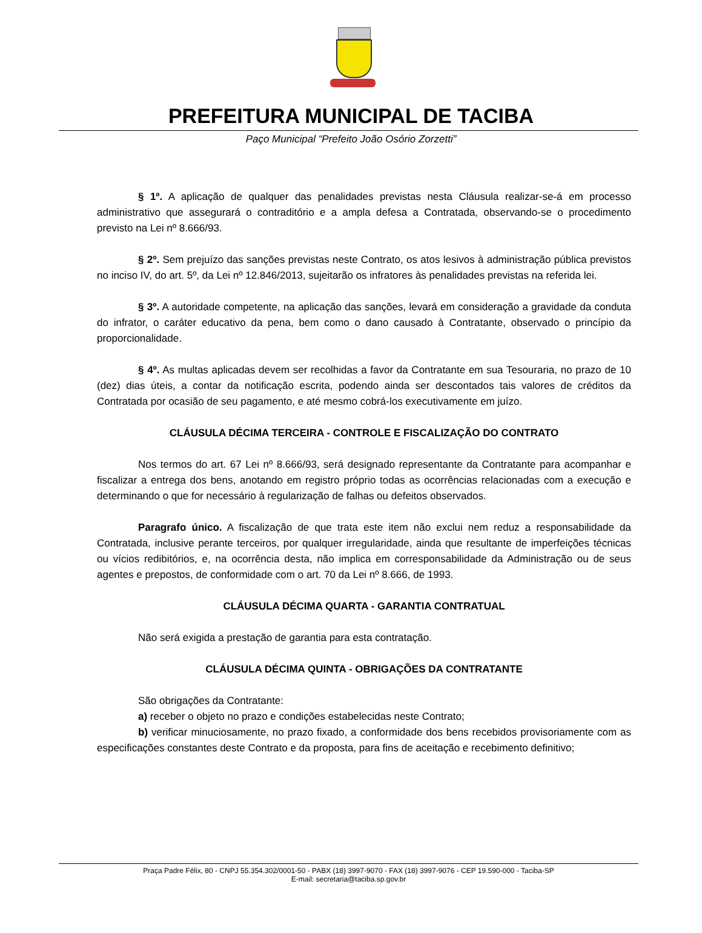PREFEITURA MUNICIPAL DE TACIBA
Paço Municipal “Prefeito João Osório Zorzetti”
§ 1º. A aplicação de qualquer das penalidades previstas nesta Cláusula realizar-se-á em processo administrativo que assegurará o contraditório e a ampla defesa a Contratada, observando-se o procedimento previsto na Lei nº 8.666/93.
§ 2º. Sem prejuízo das sanções previstas neste Contrato, os atos lesivos à administração pública previstos no inciso IV, do art. 5º, da Lei nº 12.846/2013, sujeitarão os infratores às penalidades previstas na referida lei.
§ 3º. A autoridade competente, na aplicação das sanções, levará em consideração a gravidade da conduta do infrator, o caráter educativo da pena, bem como o dano causado à Contratante, observado o princípio da proporcionalidade.
§ 4º. As multas aplicadas devem ser recolhidas a favor da Contratante em sua Tesouraria, no prazo de 10 (dez) dias úteis, a contar da notificação escrita, podendo ainda ser descontados tais valores de créditos da Contratada por ocasião de seu pagamento, e até mesmo cobrá-los executivamente em juízo.
CLÁUSULA DÉCIMA TERCEIRA - CONTROLE E FISCALIZAÇÃO DO CONTRATO
Nos termos do art. 67 Lei nº 8.666/93, será designado representante da Contratante para acompanhar e fiscalizar a entrega dos bens, anotando em registro próprio todas as ocorrências relacionadas com a execução e determinando o que for necessário à regularização de falhas ou defeitos observados.
Paragrafo único. A fiscalização de que trata este item não exclui nem reduz a responsabilidade da Contratada, inclusive perante terceiros, por qualquer irregularidade, ainda que resultante de imperfeições técnicas ou vícios redibitórios, e, na ocorrência desta, não implica em corresponsabilidade da Administração ou de seus agentes e prepostos, de conformidade com o art. 70 da Lei nº 8.666, de 1993.
CLÁUSULA DÉCIMA QUARTA - GARANTIA CONTRATUAL
Não será exigida a prestação de garantia para esta contratação.
CLÁUSULA DÉCIMA QUINTA - OBRIGAÇÕES DA CONTRATANTE
São obrigações da Contratante:
a) receber o objeto no prazo e condições estabelecidas neste Contrato;
b) verificar minuciosamente, no prazo fixado, a conformidade dos bens recebidos provisoriamente com as especificações constantes deste Contrato e da proposta, para fins de aceitação e recebimento definitivo;
Praça Padre Félix, 80 - CNPJ 55.354.302/0001-50 - PABX (18) 3997-9070 - FAX (18) 3997-9076 - CEP 19.590-000 - Taciba-SP
E-mail: secretaria@taciba.sp.gov.br